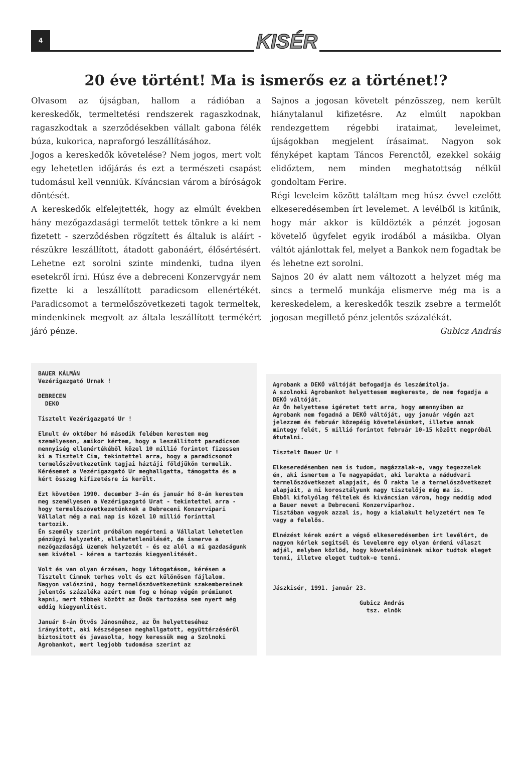4
KISÉR
20 éve történt! Ma is ismerős ez a történet!?
Olvasom az újságban, hallom a rádióban a kereskedők, termeltetési rendszerek ragaszkodnak, ragaszkodtak a szerződésekben vállalt gabona félék búza, kukorica, napraforgó leszállításához.
Jogos a kereskedők követelése? Nem jogos, mert volt egy lehetetlen időjárás és ezt a természeti csapást tudomásul kell venniük. Kíváncsian várom a bíróságok döntését.
A kereskedők elfelejtették, hogy az elmúlt években hány mezőgazdasági termelőt tettek tönkre a ki nem fizetett - szerződésben rögzített és általuk is aláírt - részükre leszállított, átadott gabonáért, élősértésért. Lehetne ezt sorolni szinte mindenki, tudna ilyen esetekről írni. Húsz éve a debreceni Konzervgyár nem fizette ki a leszállított paradicsom ellenértékét. Paradicsomot a termelőszövetkezeti tagok termeltek, mindenkinek megvolt az általa leszállított termékért járó pénze.
Sajnos a jogosan követelt pénzösszeg, nem került hiánytalanul kifizetésre. Az elmúlt napokban rendezgettem régebbi irataimat, leveleimet, újságokban megjelent írásaimat. Nagyon sok fényképet kaptam Táncos Ferenctől, ezekkel sokáig elidőztem, nem minden meghatottság nélkül gondoltam Ferire.
Régi leveleim között találtam meg húsz évvel ezelőtt elkeseredésemben írt levelemet. A levélből is kitűnik, hogy már akkor is küldözték a pénzét jogosan követelő ügyfelet egyik irodából a másikba. Olyan váltót ajánlottak fel, melyet a Bankok nem fogadtak be és lehetne ezt sorolni.
Sajnos 20 év alatt nem változott a helyzet még ma sincs a termelő munkája elismerve még ma is a kereskedelem, a kereskedők teszik zsebre a termelőt jogosan megillető pénz jelentős százalékát.
Gubicz András
BAUER KÁLMÁN Vezérigazgató Urnak ! DEBRECEN DEKO Tisztelt Vezérigazgató Ur ! Elmult év október hó második felében kerestem meg személyesen, amikor kértem, hogy a leszállitott paradicsom mennyiség ellenértékéből közel 10 millió forintot fizessen ki a Tisztelt Cim, tekintettel arra, hogy a paradicsomot termelőszövetkezetünk tagjai háztáji földjükön termelik. Kérésemet a Vezérigazgató Ur meghallgatta, támogatta és a kért összeg kifizetésre is került. Ezt követően 1990. december 3-án és január hó 8-án kerestem meg személyesen a Vezérigazgató Urat - tekintettel arra - hogy termelőszövetkezetünknek a Debreceni Konzervipari Vállalat még a mai nap is közel 10 millió forinttal tartozik. Én személy szerint próbálom megérteni a Vállalat lehetetlen pénzügyi helyzetét, ellehetetlenülését, de ismerve a mezőgazdasági üzemek helyzetét - és ez alól a mi gazdaságunk sem kivétel - kérem a tartozás kiegyenlitését. Volt és van olyan érzésem, hogy látogatásom, kérésem a Tisztelt Cimnek terhes volt és ezt különösen fájlalom. Nagyon valószinü, hogy termelőszövetkezetünk szakembereinek jelentős százaléka azért nem fog e hónap végén prémiumot kapni, mert többek között az Önök tartozása sem nyert még eddig kiegyenlitést. Január 8-án Ötvös Jánosnéhoz, az Ön helyetteséhez irányitott, aki készségesen meghallgatott, együttérzéséről biztositott és javasolta, hogy keressük meg a Szolnoki Agrobankot, mert legjobb tudomása szerint az
Agrobank a DEKÓ váltóját befogadja és leszámitolja. A szolnoki Agrobankot helyettesem megkereste, de nem fogadja a DEKÓ váltóját. Az Ön helyettese igéretet tett arra, hogy amennyiben az Agrobank nem fogadná a DEKÓ váltóját, ugy január végén azt jelezzem és február közepéig követelésünket, illetve annak mintegy felét, 5 millió forintot február 10-15 között megpróbál átutalni. Tisztelt Bauer Ur ! Elkeseredésemben nem is tudom, magázzalak-e, vagy tegezzelek én, aki ismertem a Te nagyapádat, aki lerakta a nádudvari termelőszövetkezet alapjait, és Ő rakta le a termelőszövetkezet alapjait, a mi korosztályunk nagy tisztelője még ma is. Ebből kifolyólag féltelek és kiváncsian várom, hogy meddig adod a Bauer nevet a Debreceni Konzerviparhoz. Tisztában vagyok azzal is, hogy a kialakult helyzetért nem Te vagy a felelős. Elnézést kérek ezért a végső elkeseredésemben irt levélért, de nagyon kérlek segitsél és levelemre egy olyan érdemi választ adjál, melyben közlöd, hogy követelésünknek mikor tudtok eleget tenni, illetve eleget tudtok-e tenni. Jászkisér, 1991. január 23. Gubicz András tsz. elnök